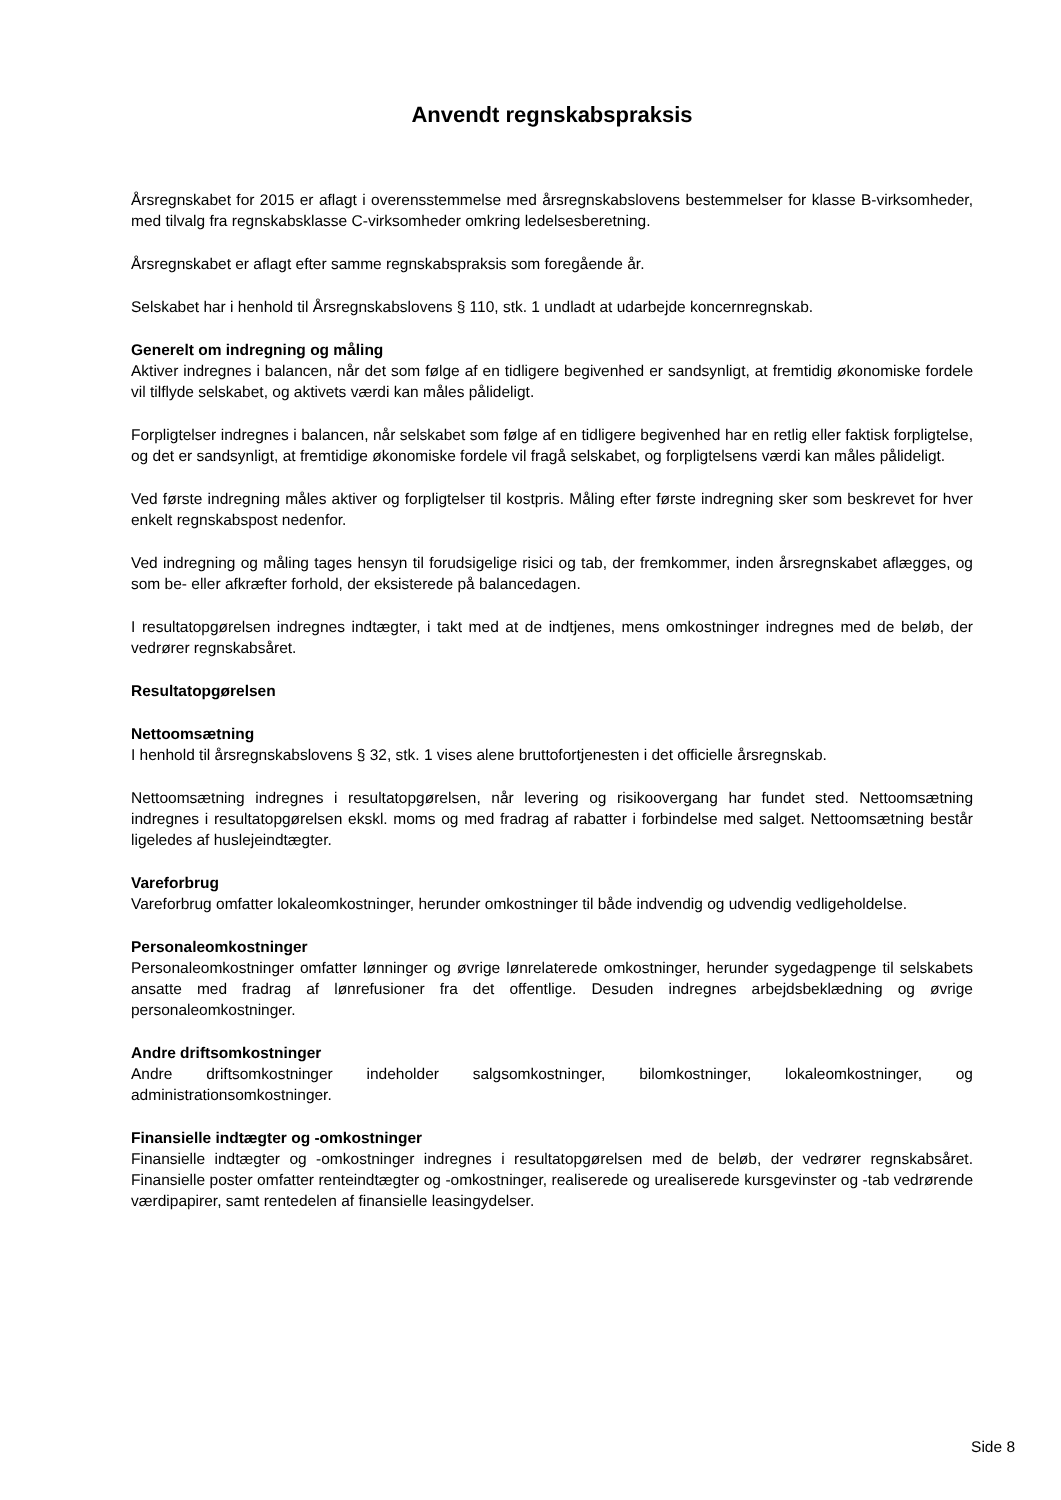Anvendt regnskabspraksis
Årsregnskabet for 2015 er aflagt i overensstemmelse med årsregnskabslovens bestemmelser for klasse B-virksomheder, med tilvalg fra regnskabsklasse C-virksomheder omkring ledelsesberetning.
Årsregnskabet er aflagt efter samme regnskabspraksis som foregående år.
Selskabet har i henhold til Årsregnskabslovens § 110, stk. 1 undladt at udarbejde koncernregnskab.
Generelt om indregning og måling
Aktiver indregnes i balancen, når det som følge af en tidligere begivenhed er sandsynligt, at fremtidig økonomiske fordele vil tilflyde selskabet, og aktivets værdi kan måles pålideligt.
Forpligtelser indregnes i balancen, når selskabet som følge af en tidligere begivenhed har en retlig eller faktisk forpligtelse, og det er sandsynligt, at fremtidige økonomiske fordele vil fragå selskabet, og forpligtelsens værdi kan måles pålideligt.
Ved første indregning måles aktiver og forpligtelser til kostpris. Måling efter første indregning sker som beskrevet for hver enkelt regnskabspost nedenfor.
Ved indregning og måling tages hensyn til forudsigelige risici og tab, der fremkommer, inden årsregnskabet aflægges, og som be- eller afkræfter forhold, der eksisterede på balancedagen.
I resultatopgørelsen indregnes indtægter, i takt med at de indtjenes, mens omkostninger indregnes med de beløb, der vedrører regnskabsåret.
Resultatopgørelsen
Nettoomsætning
I henhold til årsregnskabslovens § 32, stk. 1 vises alene bruttofortjenesten i det officielle årsregnskab.
Nettoomsætning indregnes i resultatopgørelsen, når levering og risikoovergang har fundet sted. Nettoomsætning indregnes i resultatopgørelsen ekskl. moms og med fradrag af rabatter i forbindelse med salget. Nettoomsætning består ligeledes af huslejeindtægter.
Vareforbrug
Vareforbrug omfatter lokaleomkostninger, herunder omkostninger til både indvendig og udvendig vedligeholdelse.
Personaleomkostninger
Personaleomkostninger omfatter lønninger og øvrige lønrelaterede omkostninger, herunder sygedagpenge til selskabets ansatte med fradrag af lønrefusioner fra det offentlige. Desuden indregnes arbejdsbeklædning og øvrige personaleomkostninger.
Andre driftsomkostninger
Andre driftsomkostninger indeholder salgsomkostninger, bilomkostninger, lokaleomkostninger, og administrationsomkostninger.
Finansielle indtægter og -omkostninger
Finansielle indtægter og -omkostninger indregnes i resultatopgørelsen med de beløb, der vedrører regnskabsåret. Finansielle poster omfatter renteindtægter og -omkostninger, realiserede og urealiserede kursgevinster og -tab vedrørende værdipapirer, samt rentedelen af finansielle leasingydelser.
Side 8